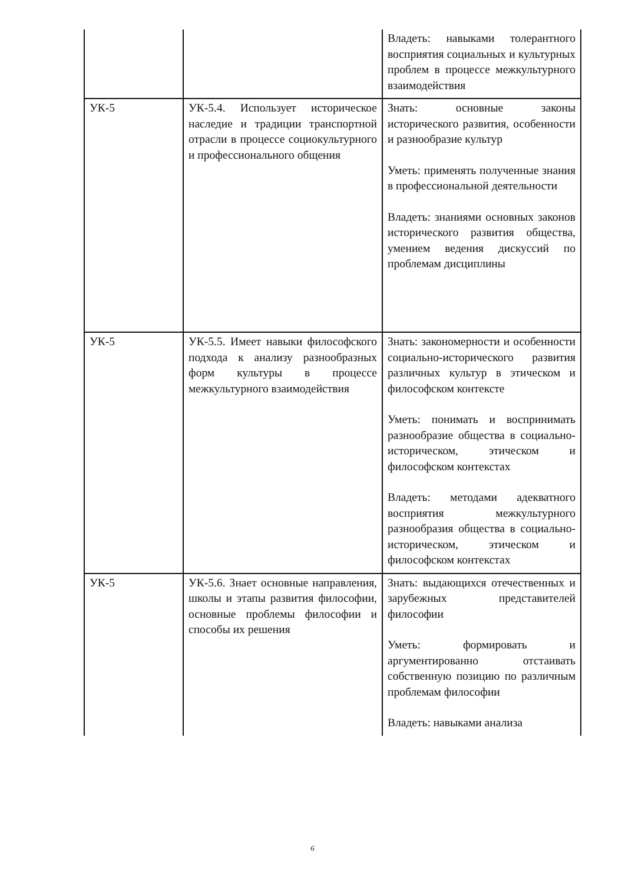| | | Владеть: навыками толерантного восприятия социальных и культурных проблем в процессе межкультурного взаимодействия |
| УК-5 | УК-5.4. Использует историческое наследие и традиции транспортной отрасли в процессе социокультурного и профессионального общения | Знать: основные законы исторического развития, особенности и разнообразие культур Уметь: применять полученные знания в профессиональной деятельности Владеть: знаниями основных законов исторического развития общества, умением ведения дискуссий по проблемам дисциплины |
| УК-5 | УК-5.5. Имеет навыки философского подхода к анализу разнообразных форм культуры в процессе межкультурного взаимодействия | Знать: закономерности и особенности социально-исторического развития различных культур в этическом и философском контексте Уметь: понимать и воспринимать разнообразие общества в социально-историческом, этическом и философском контекстах Владеть: методами адекватного восприятия межкультурного разнообразия общества в социально-историческом, этическом и философском контекстах |
| УК-5 | УК-5.6. Знает основные направления, школы и этапы развития философии, основные проблемы философии и способы их решения | Знать: выдающихся отечественных и зарубежных представителей философии Уметь: формировать и аргументированно отстаивать собственную позицию по различным проблемам философии Владеть: навыками анализа |
6